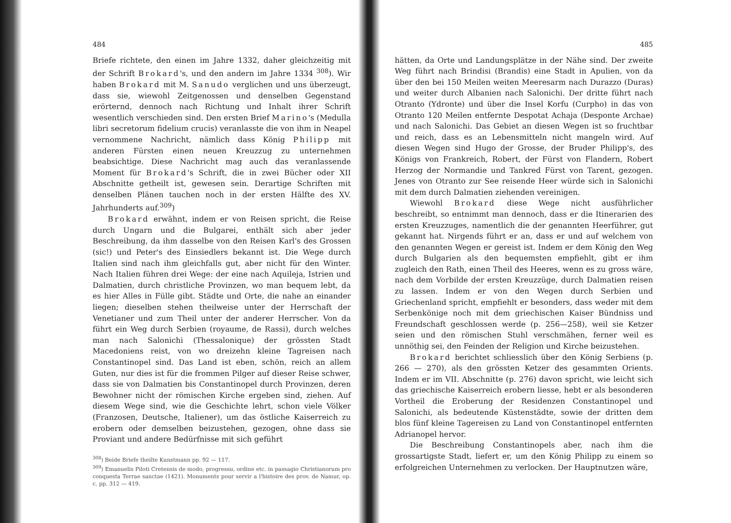484
Briefe richtete, den einen im Jahre 1332, daher gleichzeitig mit der Schrift Brokard's, und den andern im Jahre 1334 <sup>308</sup>). Wir haben Brokard mit M. Sanudo verglichen und uns überzeugt, dass sie, wiewohl Zeitgenossen und denselben Gegenstand erörternd, dennoch nach Richtung und Inhalt ihrer Schrift wesentlich verschieden sind. Den ersten Brief Marino's (Medulla libri secretorum fidelium crucis) veranlasste die von ihm in Neapel vernommene Nachricht, nämlich dass König Philipp mit anderen Fürsten einen neuen Kreuzzug zu unternehmen beabsichtige. Diese Nachricht mag auch das veranlassende Moment für Brokard's Schrift, die in zwei Bücher oder XII Abschnitte getheilt ist, gewesen sein. Derartige Schriften mit denselben Plänen tauchen noch in der ersten Hälfte des XV. Jahrhunderts auf.<sup>309</sup>)
Brokard erwähnt, indem er von Reisen spricht, die Reise durch Ungarn und die Bulgarei, enthält sich aber jeder Beschreibung, da ihm dasselbe von den Reisen Karl's des Grossen (sic!) und Peter's des Einsiedlers bekannt ist. Die Wege durch Italien sind nach ihm gleichfalls gut, aber nicht für den Winter. Nach Italien führen drei Wege: der eine nach Aquileja, Istrien und Dalmatien, durch christliche Provinzen, wo man bequem lebt, da es hier Alles in Fülle gibt. Städte und Orte, die nahe an einander liegen; dieselben stehen theilweise unter der Herrschaft der Venetianer und zum Theil unter der anderer Herrscher. Von da führt ein Weg durch Serbien (royaume, de Rassi), durch welches man nach Salonichi (Thessalonique) der grössten Stadt Macedoniens reist, von wo dreizehn kleine Tagreisen nach Constantinopel sind. Das Land ist eben, schön, reich an allem Guten, nur dies ist für die frommen Pilger auf dieser Reise schwer, dass sie von Dalmatien bis Constantinopel durch Provinzen, deren Bewohner nicht der römischen Kirche ergeben sind, ziehen. Auf diesem Wege sind, wie die Geschichte lehrt, schon viele Völker (Franzosen, Deutsche, Italiener), um das östliche Kaiserreich zu erobern oder demselben beizustehen, gezogen, ohne dass sie Proviant und andere Bedürfnisse mit sich geführt
<sup>308</sup>) Beide Briefe theilte Kunstmann pp. 92 — 117.
<sup>309</sup>) Emanuelis Piloti Cretensis de modo, progressu, ordine etc. in passagio Christianorum pro conquesta Terrae sanctae (1421). Monuments pour servir a l'histoire des prov. de Namur, op. c. pp. 312 — 419.
485
hätten, da Orte und Landungsplätze in der Nähe sind. Der zweite Weg führt nach Brindisi (Brandis) eine Stadt in Apulien, von da über den bei 150 Meilen weiten Meeresarm nach Durazzo (Duras) und weiter durch Albanien nach Salonichi. Der dritte führt nach Otranto (Ydronte) und über die Insel Korfu (Curpho) in das von Otranto 120 Meilen entfernte Despotat Achaja (Desponte Archae) und nach Salonichi. Das Gebiet an diesen Wegen ist so fruchtbar und reich, dass es an Lebensmitteln nicht mangeln wird. Auf diesen Wegen sind Hugo der Grosse, der Bruder Philipp's, des Königs von Frankreich, Robert, der Fürst von Flandern, Robert Herzog der Normandie und Tankred Fürst von Tarent, gezogen. Jenes von Otranto zur See reisende Heer würde sich in Salonichi mit dem durch Dalmatien ziehenden vereinigen.
Wiewohl Brokard diese Wege nicht ausführlicher beschreibt, so entnimmt man dennoch, dass er die Itinerarien des ersten Kreuzzuges, namentlich die der genannten Heerführer, gut gekannt hat. Nirgends führt er an, dass er und auf welchem von den genannten Wegen er gereist ist. Indem er dem König den Weg durch Bulgarien als den bequemsten empfiehlt, gibt er ihm zugleich den Rath, einen Theil des Heeres, wenn es zu gross wäre, nach dem Vorbilde der ersten Kreuzzüge, durch Dalmatien reisen zu lassen. Indem er von den Wegen durch Serbien und Griechenland spricht, empfiehlt er besonders, dass weder mit dem Serbenkönige noch mit dem griechischen Kaiser Bündniss und Freundschaft geschlossen werde (p. 256—258), weil sie Ketzer seien und den römischen Stuhl verschmähen, ferner weil es unnöthig sei, den Feinden der Religion und Kirche beizustehen.
Brokard berichtet schliesslich über den König Serbiens (p. 266 — 270), als den grössten Ketzer des gesammten Orients. Indem er im VII. Abschnitte (p. 276) davon spricht, wie leicht sich das griechische Kaiserreich erobern liesse, hebt er als besonderen Vortheil die Eroberung der Residenzen Constantinopel und Salonichi, als bedeutende Küstenstädte, sowie der dritten dem blos fünf kleine Tagereisen zu Land von Constantinopel entfernten Adrianopel hervor.
Die Beschreibung Constantinopels aber, nach ihm die grossartigste Stadt, liefert er, um den König Philipp zu einem so erfolgreichen Unternehmen zu verlocken. Der Hauptnutzen wäre,